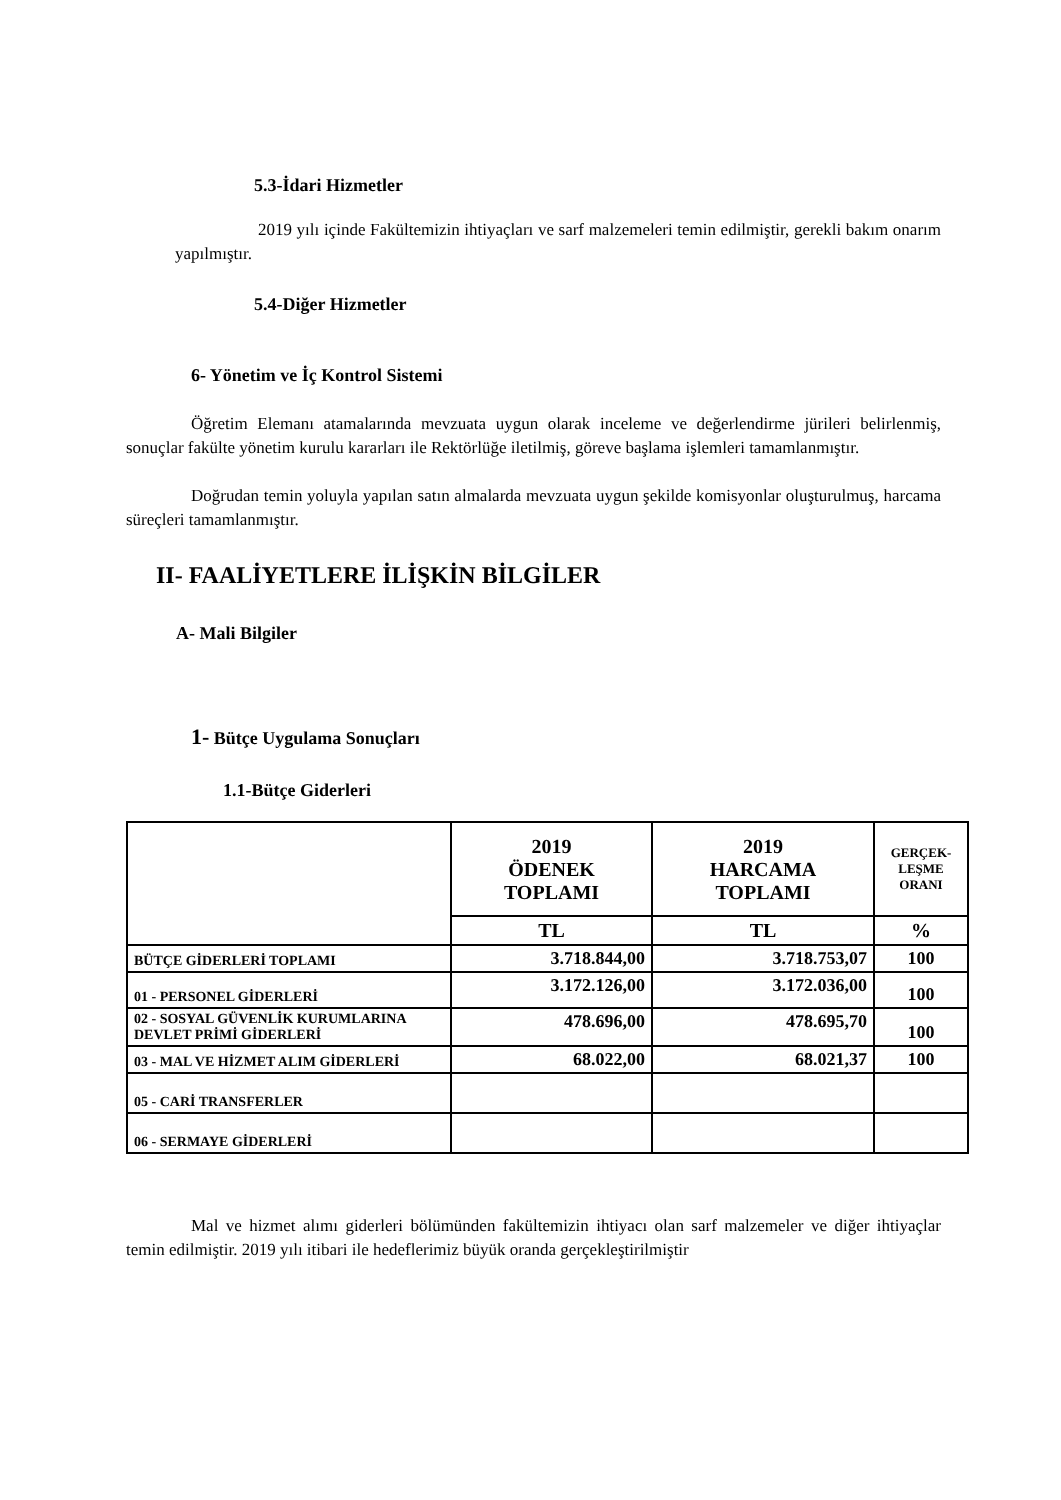5.3-İdari Hizmetler
2019 yılı içinde Fakültemizin ihtiyaçları ve sarf malzemeleri temin edilmiştir, gerekli bakım onarım yapılmıştır.
5.4-Diğer Hizmetler
6- Yönetim ve İç Kontrol Sistemi
Öğretim Elemanı atamalarında mevzuata uygun olarak inceleme ve değerlendirme jürileri belirlenmiş, sonuçlar fakülte yönetim kurulu kararları ile Rektörlüğe iletilmiş, göreve başlama işlemleri tamamlanmıştır.
Doğrudan temin yoluyla yapılan satın almalarda mevzuata uygun şekilde komisyonlar oluşturulmuş, harcama süreçleri tamamlanmıştır.
II- FAALİYETLERE İLİŞKİN BİLGİLER
A- Mali Bilgiler
1- Bütçe Uygulama Sonuçları
1.1-Bütçe Giderleri
| | 2019 ÖDENEK TOPLAMI | 2019 HARCAMA TOPLAMI | GERÇEK- LEŞME ORANI |
| --- | --- | --- | --- |
| | TL | TL | % |
| BÜTÇE GİDERLERİ TOPLAMI | 3.718.844,00 | 3.718.753,07 | 100 |
| 01 - PERSONEL GİDERLERİ | 3.172.126,00 | 3.172.036,00 | 100 |
| 02 - SOSYAL GÜVENLİK KURUMLARINA DEVLET PRİMİ GİDERLERİ | 478.696,00 | 478.695,70 | 100 |
| 03 - MAL VE HİZMET ALIM GİDERLERİ | 68.022,00 | 68.021,37 | 100 |
| 05 - CARİ TRANSFERLER | | | |
| 06 - SERMAYE GİDERLERİ | | | |
Mal ve hizmet alımı giderleri bölümünden fakültemizin ihtiyacı olan sarf malzemeler ve diğer ihtiyaçlar temin edilmiştir. 2019 yılı itibari ile hedeflerimiz büyük oranda gerçekleştirilmiştir